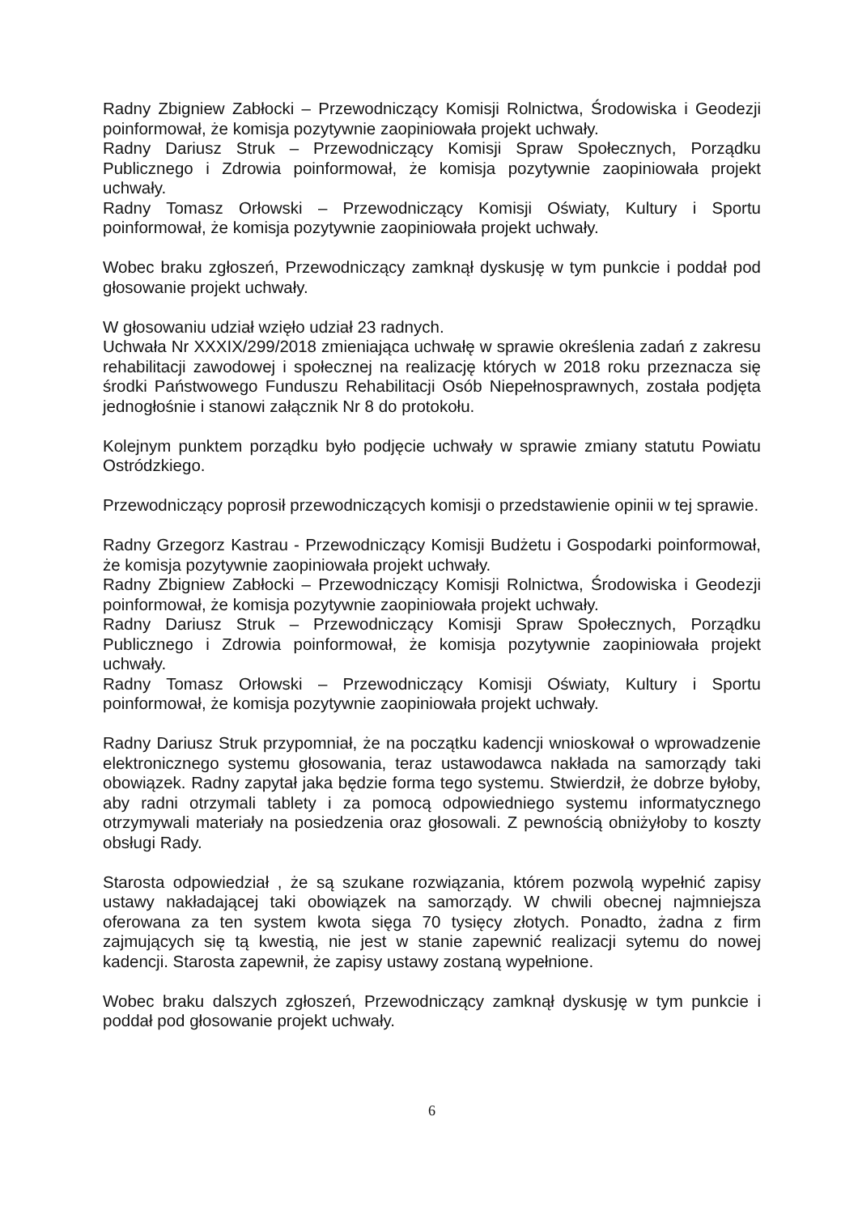Radny Zbigniew Zabłocki – Przewodniczący Komisji Rolnictwa, Środowiska i Geodezji poinformował, że komisja pozytywnie zaopiniowała projekt uchwały.
Radny Dariusz Struk – Przewodniczący Komisji Spraw Społecznych, Porządku Publicznego i Zdrowia poinformował, że komisja pozytywnie zaopiniowała projekt uchwały.
Radny Tomasz Orłowski – Przewodniczący Komisji Oświaty, Kultury i Sportu poinformował, że komisja pozytywnie zaopiniowała projekt uchwały.
Wobec braku zgłoszeń, Przewodniczący zamknął dyskusję w tym punkcie i poddał pod głosowanie projekt uchwały.
W głosowaniu udział wzięło udział 23 radnych.
Uchwała Nr XXXIX/299/2018 zmieniająca uchwałę w sprawie określenia zadań z zakresu rehabilitacji zawodowej i społecznej na realizację których w 2018 roku przeznacza się środki Państwowego Funduszu Rehabilitacji Osób Niepełnosprawnych, została podjęta jednogłośnie i stanowi załącznik Nr 8 do protokołu.
Kolejnym punktem porządku było podjęcie uchwały w sprawie zmiany statutu Powiatu Ostródzkiego.
Przewodniczący poprosił przewodniczących komisji o przedstawienie opinii w tej sprawie.
Radny Grzegorz Kastrau - Przewodniczący Komisji Budżetu i Gospodarki poinformował, że komisja pozytywnie zaopiniowała projekt uchwały.
Radny Zbigniew Zabłocki – Przewodniczący Komisji Rolnictwa, Środowiska i Geodezji poinformował, że komisja pozytywnie zaopiniowała projekt uchwały.
Radny Dariusz Struk – Przewodniczący Komisji Spraw Społecznych, Porządku Publicznego i Zdrowia poinformował, że komisja pozytywnie zaopiniowała projekt uchwały.
Radny Tomasz Orłowski – Przewodniczący Komisji Oświaty, Kultury i Sportu poinformował, że komisja pozytywnie zaopiniowała projekt uchwały.
Radny Dariusz Struk przypomniał, że na początku kadencji wnioskował o wprowadzenie elektronicznego systemu głosowania, teraz ustawodawca nakłada na samorządy taki obowiązek. Radny zapytał jaka będzie forma tego systemu. Stwierdził, że dobrze byłoby, aby radni otrzymali tablety i za pomocą odpowiedniego systemu informatycznego otrzymywali materiały na posiedzenia oraz głosowali. Z pewnością obniżyłoby to koszty obsługi Rady.
Starosta odpowiedział , że są szukane rozwiązania, którem pozwolą wypełnić zapisy ustawy nakładającej taki obowiązek na samorządy. W chwili obecnej najmniejsza oferowana za ten system kwota sięga 70 tysięcy złotych. Ponadto, żadna z firm zajmujących się tą kwestią, nie jest w stanie zapewnić realizacji sytemu do nowej kadencji. Starosta zapewnił, że zapisy ustawy zostaną wypełnione.
Wobec braku dalszych zgłoszeń, Przewodniczący zamknął dyskusję w tym punkcie i poddał pod głosowanie projekt uchwały.
6